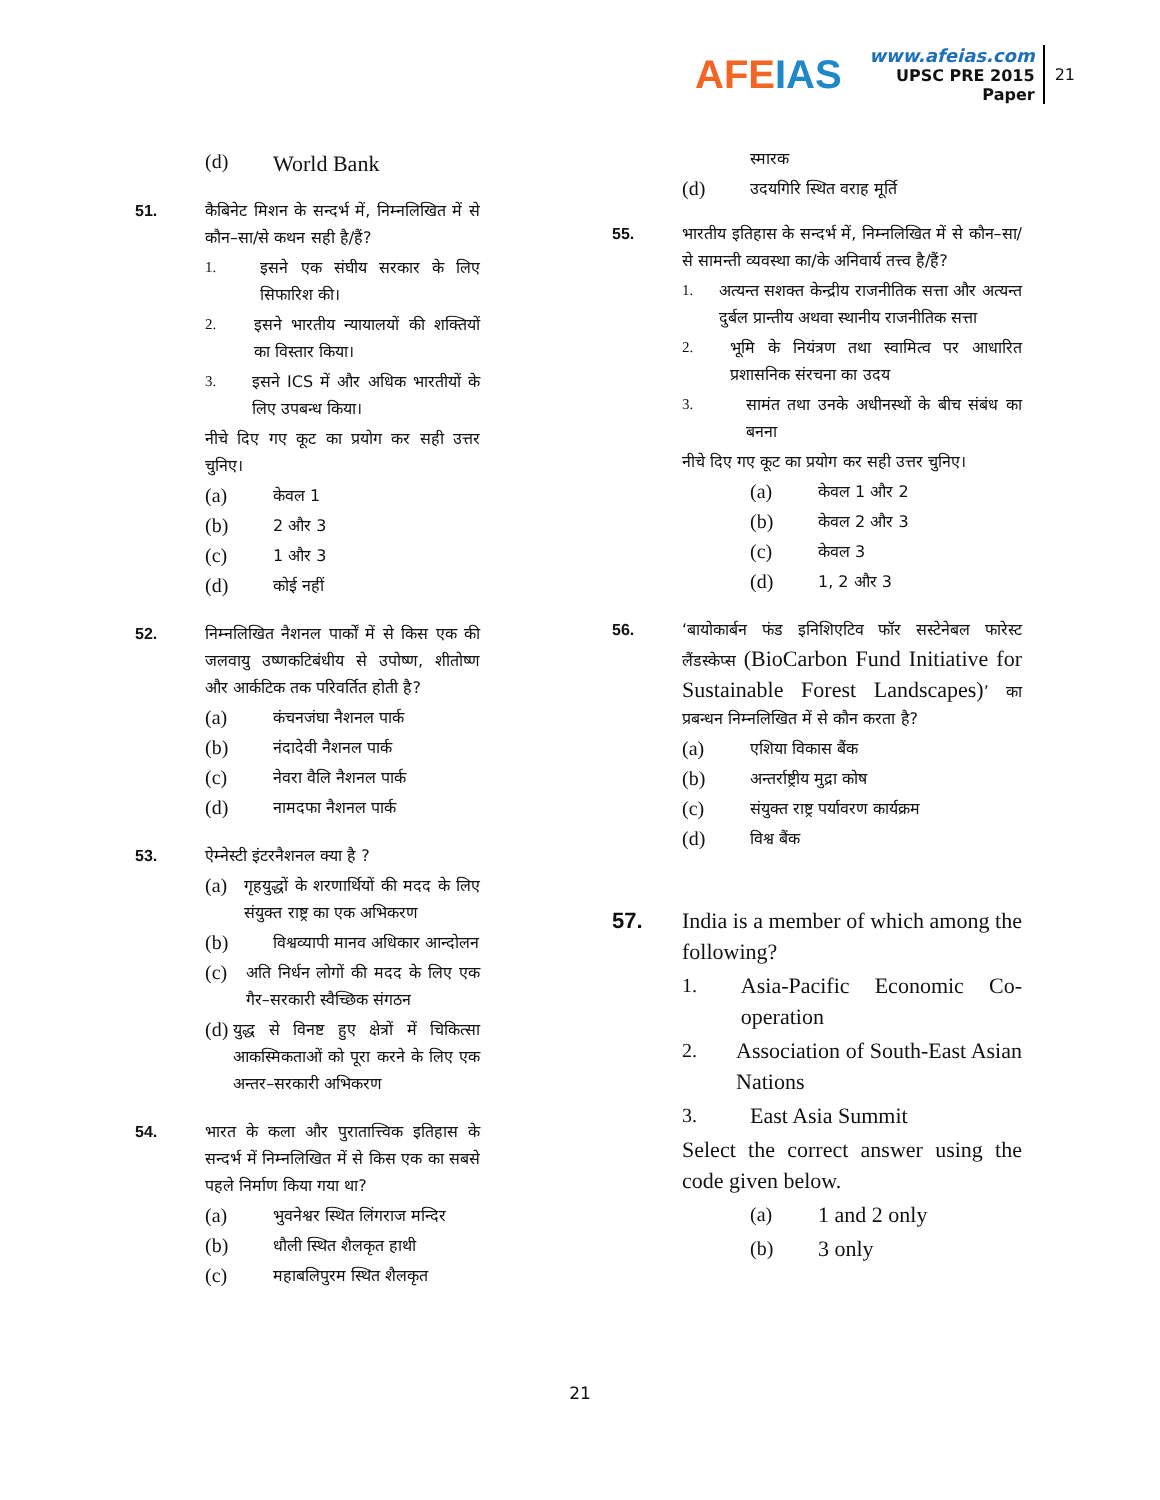AFEIAS
www.afeias.com
UPSC PRE 2015 Paper
21
(d)
World Bank
51. कैबिनेट मिशन के सन्दर्भ में, निम्नलिखित में से कौन–सा/से कथन सही है/हैं?
1. इसने एक संघीय सरकार के लिए सिफारिश की।
2. इसने भारतीय न्यायालयों की शक्तियों का विस्तार किया।
3. इसने ICS में और अधिक भारतीयों के लिए उपबन्ध किया।
नीचे दिए गए कूट का प्रयोग कर सही उत्तर चुनिए।
(a)
केवल 1
(b)
2 और 3
(c)
1 और 3
(d)
कोई नहीं
52. निम्नलिखित नैशनल पार्कों में से किस एक की जलवायु उष्णकटिबंधीय से उपोष्ण, शीतोष्ण और आर्कटिक तक परिवर्तित होती है?
(a)
कंचनजंघा नैशनल पार्क
(b)
नंदादेवी नैशनल पार्क
(c)
नेवरा वैलि नैशनल पार्क
(d)
नामदफा नैशनल पार्क
53. ऐम्नेस्टी इंटरनैशनल क्या है ?
(a)
गृहयुद्धों के शरणार्थियों की मदद के लिए संयुक्त राष्ट्र का एक अभिकरण
(b)
विश्वव्यापी मानव अधिकार आन्दोलन
(c)
अति निर्धन लोगों की मदद के लिए एक गैर–सरकारी स्वैच्छिक संगठन
(d)
युद्ध से विनष्ट हुए क्षेत्रों में चिकित्सा आकस्मिकताओं को पूरा करने के लिए एक अन्तर–सरकारी अभिकरण
54. भारत के कला और पुरातात्त्विक इतिहास के सन्दर्भ में निम्नलिखित में से किस एक का सबसे पहले निर्माण किया गया था?
(a)
भुवनेश्वर स्थित लिंगराज मन्दिर
(b)
धौली स्थित शैलकृत हाथी
(c)
महाबलिपुरम स्थित शैलकृत
स्मारक
(d)
उदयगिरि स्थित वराह मूर्ति
55. भारतीय इतिहास के सन्दर्भ में, निम्नलिखित में से कौन–सा/से सामन्ती व्यवस्था का/के अनिवार्य तत्त्व है/हैं?
1. अत्यन्त सशक्त केन्द्रीय राजनीतिक सत्ता और अत्यन्त दुर्बल प्रान्तीय अथवा स्थानीय राजनीतिक सत्ता
2. भूमि के नियंत्रण तथा स्वामित्व पर आधारित प्रशासनिक संरचना का उदय
3. सामंत तथा उनके अधीनस्थों के बीच संबंध का बनना
नीचे दिए गए कूट का प्रयोग कर सही उत्तर चुनिए।
(a)
केवल 1 और 2
(b)
केवल 2 और 3
(c)
केवल 3
(d)
1, 2 और 3
56. ‘बायोकार्बन फंड इनिशिएटिव फॉर सस्टेनेबल फारेस्ट लैंडस्केप्स (BioCarbon Fund Initiative for Sustainable Forest Landscapes)’ का प्रबन्धन निम्नलिखित में से कौन करता है?
(a)
एशिया विकास बैंक
(b)
अन्तर्राष्ट्रीय मुद्रा कोष
(c)
संयुक्त राष्ट्र पर्यावरण कार्यक्रम
(d)
विश्व बैंक
57. India is a member of which among the following?
1. Asia-Pacific Economic Co-operation
2. Association of South-East Asian Nations
3. East Asia Summit
Select the correct answer using the code given below.
(a) 1 and 2 only
(b) 3 only
21